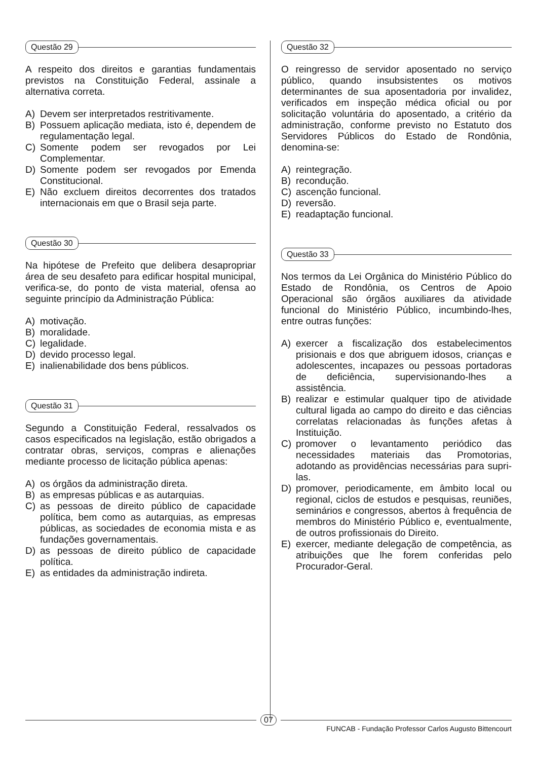Questão 29
A respeito dos direitos e garantias fundamentais previstos na Constituição Federal, assinale a alternativa correta.
A) Devem ser interpretados restritivamente.
B) Possuem aplicação mediata, isto é, dependem de regulamentação legal.
C) Somente podem ser revogados por Lei Complementar.
D) Somente podem ser revogados por Emenda Constitucional.
E) Não excluem direitos decorrentes dos tratados internacionais em que o Brasil seja parte.
Questão 30
Na hipótese de Prefeito que delibera desapropriar área de seu desafeto para edificar hospital municipal, verifica-se, do ponto de vista material, ofensa ao seguinte princípio da Administração Pública:
A) motivação.
B) moralidade.
C) legalidade.
D) devido processo legal.
E) inalienabilidade dos bens públicos.
Questão 31
Segundo a Constituição Federal, ressalvados os casos especificados na legislação, estão obrigados a contratar obras, serviços, compras e alienações mediante processo de licitação pública apenas:
A) os órgãos da administração direta.
B) as empresas públicas e as autarquias.
C) as pessoas de direito público de capacidade política, bem como as autarquias, as empresas públicas, as sociedades de economia mista e as fundações governamentais.
D) as pessoas de direito público de capacidade política.
E) as entidades da administração indireta.
Questão 32
O reingresso de servidor aposentado no serviço público, quando insubsistentes os motivos determinantes de sua aposentadoria por invalidez, verificados em inspeção médica oficial ou por solicitação voluntária do aposentado, a critério da administração, conforme previsto no Estatuto dos Servidores Públicos do Estado de Rondônia, denomina-se:
A) reintegração.
B) recondução.
C) ascenção funcional.
D) reversão.
E) readaptação funcional.
Questão 33
Nos termos da Lei Orgânica do Ministério Público do Estado de Rondônia, os Centros de Apoio Operacional são órgãos auxiliares da atividade funcional do Ministério Público, incumbindo-lhes, entre outras funções:
A) exercer a fiscalização dos estabelecimentos prisionais e dos que abriguem idosos, crianças e adolescentes, incapazes ou pessoas portadoras de deficiência, supervisionando-lhes a assistência.
B) realizar e estimular qualquer tipo de atividade cultural ligada ao campo do direito e das ciências correlatas relacionadas às funções afetas à Instituição.
C) promover o levantamento periódico das necessidades materiais das Promotorias, adotando as providências necessárias para supri-las.
D) promover, periodicamente, em âmbito local ou regional, ciclos de estudos e pesquisas, reuniões, seminários e congressos, abertos à frequência de membros do Ministério Público e, eventualmente, de outros profissionais do Direito.
E) exercer, mediante delegação de competência, as atribuições que lhe forem conferidas pelo Procurador-Geral.
07
FUNCAB - Fundação Professor Carlos Augusto Bittencourt